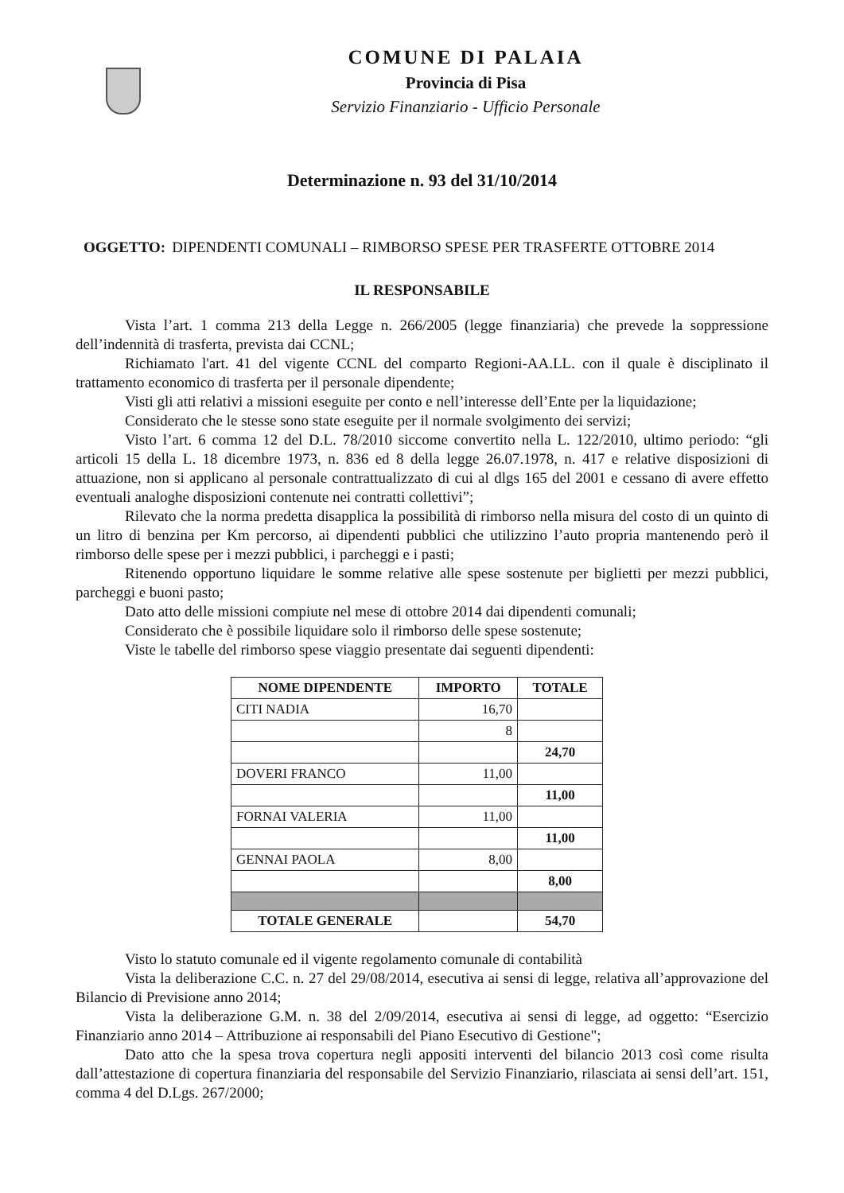COMUNE DI PALAIA
Provincia di Pisa
Servizio Finanziario - Ufficio Personale
Determinazione n. 93 del 31/10/2014
OGGETTO: DIPENDENTI COMUNALI – RIMBORSO SPESE PER TRASFERTE OTTOBRE 2014
IL RESPONSABILE
Vista l’art. 1 comma 213 della Legge n. 266/2005 (legge finanziaria) che prevede la soppressione dell’indennità di trasferta, prevista dai CCNL;
Richiamato l'art. 41 del vigente CCNL del comparto Regioni-AA.LL. con il quale è disciplinato il trattamento economico di trasferta per il personale dipendente;
Visti gli atti relativi a missioni eseguite per conto e nell’interesse dell’Ente per la liquidazione;
Considerato che le stesse sono state eseguite per il normale svolgimento dei servizi;
Visto l’art. 6 comma 12 del D.L. 78/2010 siccome convertito nella L. 122/2010, ultimo periodo: “gli articoli 15 della L. 18 dicembre 1973, n. 836 ed 8 della legge 26.07.1978, n. 417 e relative disposizioni di attuazione, non si applicano al personale contrattualizzato di cui al dlgs 165 del 2001 e cessano di avere effetto eventuali analoghe disposizioni contenute nei contratti collettivi”;
Rilevato che la norma predetta disapplica la possibilità di rimborso nella misura del costo di un quinto di un litro di benzina per Km percorso, ai dipendenti pubblici che utilizzino l’auto propria mantenendo però il rimborso delle spese per i mezzi pubblici, i parcheggi e i pasti;
Ritenendo opportuno liquidare le somme relative alle spese sostenute per biglietti per mezzi pubblici, parcheggi e buoni pasto;
Dato atto delle missioni compiute nel mese di ottobre 2014 dai dipendenti comunali;
Considerato che è possibile liquidare solo il rimborso delle spese sostenute;
Viste le tabelle del rimborso spese viaggio presentate dai seguenti dipendenti:
| NOME DIPENDENTE | IMPORTO | TOTALE |
| --- | --- | --- |
| CITI NADIA | 16,70 | |
| | 8 | |
| | | 24,70 |
| DOVERI FRANCO | 11,00 | |
| | | 11,00 |
| FORNAI VALERIA | 11,00 | |
| | | 11,00 |
| GENNAI PAOLA | 8,00 | |
| | | 8,00 |
| TOTALE GENERALE | | 54,70 |
Visto lo statuto comunale ed il vigente regolamento comunale di contabilità
Vista la deliberazione C.C. n. 27 del 29/08/2014, esecutiva ai sensi di legge, relativa all’approvazione del Bilancio di Previsione anno 2014;
Vista la deliberazione G.M. n. 38 del 2/09/2014, esecutiva ai sensi di legge, ad oggetto: “Esercizio Finanziario anno 2014 – Attribuzione ai responsabili del Piano Esecutivo di Gestione";
Dato atto che la spesa trova copertura negli appositi interventi del bilancio 2013 così come risulta dall’attestazione di copertura finanziaria del responsabile del Servizio Finanziario, rilasciata ai sensi dell’art. 151, comma 4 del D.Lgs. 267/2000;